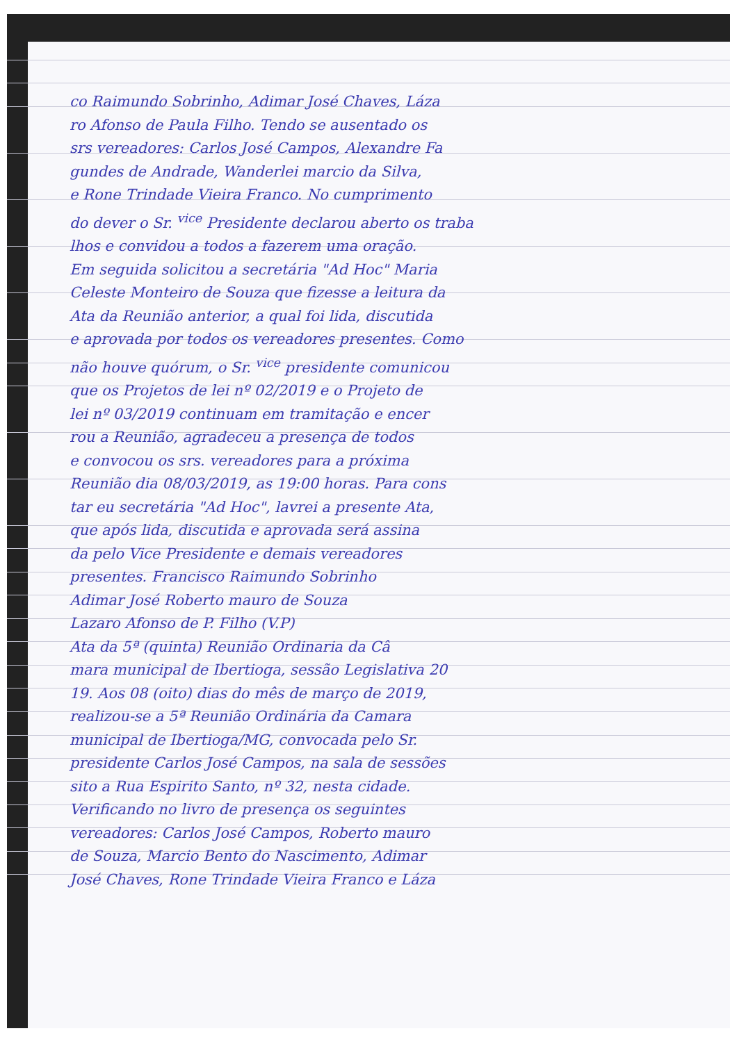co Raimundo Sobrinho, Adimar José Chaves, Láza
ro Afonso de Paula Filho. Tendo se ausentado os
srs vereadores: Carlos José Campos, Alexandre Fa
gundes de Andrade, Wanderlei marcio da Silva,
e Rone Trindade Vieira Franco. No cumprimento
do dever o Sr. <sup>vice</sup> Presidente declarou aberto os traba
lhos e convidou a todos a fazerem uma oração.
Em seguida solicitou a secretária "Ad Hoc" Maria
Celeste Monteiro de Souza que fizesse a leitura da
Ata da Reunião anterior, a qual foi lida, discutida
e aprovada por todos os vereadores presentes. Como
não houve quórum, o Sr. <sup>vice</sup> presidente comunicou
que os Projetos de lei nº 02/2019 e o Projeto de
lei nº 03/2019 continuam em tramitação e encer
rou a Reunião, agradeceu a presença de todos
e convocou os srs. vereadores para a próxima
Reunião dia 08/03/2019, as 19:00 horas. Para cons
tar eu secretária "Ad Hoc", lavrei a presente Ata,
que após lida, discutida e aprovada será assina
da pelo Vice Presidente e demais vereadores
presentes. Francisco Raimundo Sobrinho
Adimar José Roberto mauro de Souza
Lazaro Afonso de P. Filho (V.P)
Ata da 5ª (quinta) Reunião Ordinaria da Câ
mara municipal de Ibertioga, sessão Legislativa 20
19. Aos 08 (oito) dias do mês de março de 2019,
realizou-se a 5ª Reunião Ordinária da Camara
municipal de Ibertioga/MG, convocada pelo Sr.
presidente Carlos José Campos, na sala de sessões
sito a Rua Espirito Santo, nº 32, nesta cidade.
Verificando no livro de presença os seguintes
vereadores: Carlos José Campos, Roberto mauro
de Souza, Marcio Bento do Nascimento, Adimar
José Chaves, Rone Trindade Vieira Franco e Láza